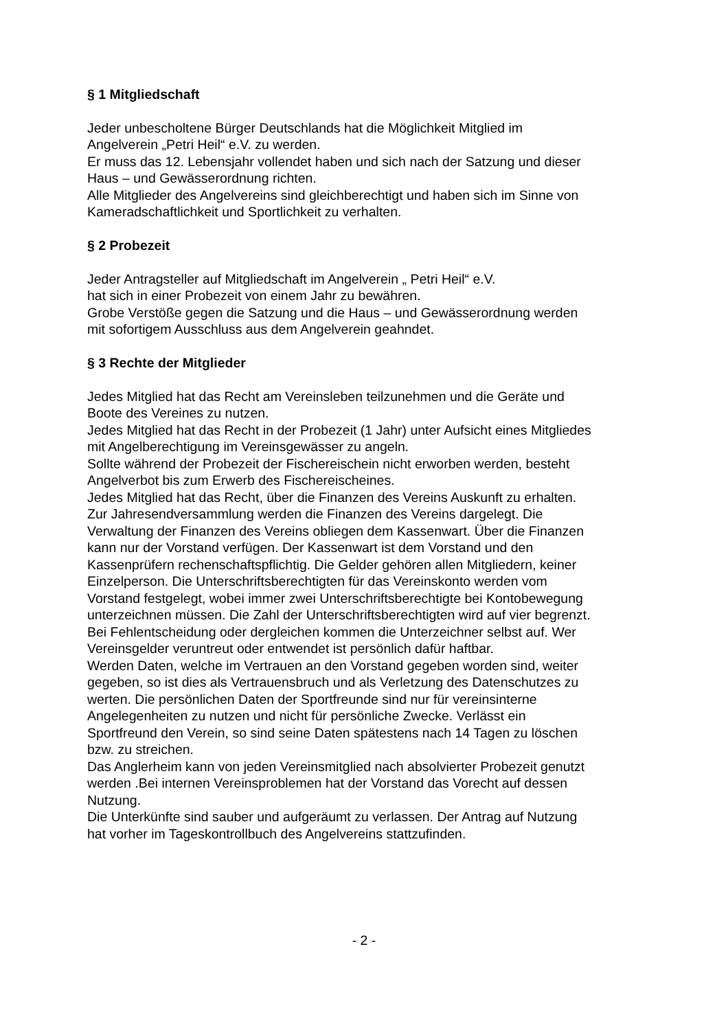§ 1 Mitgliedschaft
Jeder unbescholtene Bürger Deutschlands hat die Möglichkeit Mitglied im
Angelverein „Petri Heil“ e.V. zu werden.
Er muss das 12. Lebensjahr vollendet haben und sich nach der Satzung und dieser
Haus – und Gewässerordnung richten.
Alle Mitglieder des Angelvereins sind gleichberechtigt und haben sich im Sinne von
Kameradschaftlichkeit und Sportlichkeit zu verhalten.
§ 2 Probezeit
Jeder Antragsteller auf Mitgliedschaft im Angelverein „ Petri Heil“ e.V.
hat sich in einer Probezeit von einem Jahr zu bewähren.
Grobe Verstöße gegen die Satzung und die Haus – und Gewässerordnung werden
mit sofortigem Ausschluss aus dem Angelverein geahndet.
§ 3 Rechte der Mitglieder
Jedes Mitglied hat das Recht am Vereinsleben teilzunehmen und die Geräte und
Boote des Vereines zu nutzen.
Jedes Mitglied hat das Recht in der Probezeit (1 Jahr) unter Aufsicht eines Mitgliedes
mit Angelberechtigung im Vereinsgewässer zu angeln.
Sollte während der Probezeit der Fischereischein nicht erworben werden, besteht
Angelverbot bis zum Erwerb des Fischereischeines.
Jedes Mitglied hat das Recht, über die Finanzen des Vereins Auskunft zu erhalten.
Zur Jahresendversammlung werden die Finanzen des Vereins dargelegt. Die
Verwaltung der Finanzen des Vereins obliegen dem Kassenwart. Über die Finanzen
kann nur der Vorstand verfügen. Der Kassenwart ist dem Vorstand und den
Kassenprüfern rechenschaftspflichtig. Die Gelder gehören allen Mitgliedern, keiner
Einzelperson. Die Unterschriftsberechtigten für das Vereinskonto werden vom
Vorstand festgelegt, wobei immer zwei Unterschriftsberechtigte bei Kontobewegung
unterzeichnen müssen. Die Zahl der Unterschriftsberechtigten wird auf vier begrenzt.
Bei Fehlentscheidung oder dergleichen kommen die Unterzeichner selbst auf. Wer
Vereinsgelder veruntreut oder entwendet ist persönlich dafür haftbar.
Werden Daten, welche im Vertrauen an den Vorstand gegeben worden sind, weiter
gegeben, so ist dies als Vertrauensbruch und als Verletzung des Datenschutzes zu
werten. Die persönlichen Daten der Sportfreunde sind nur für vereinsinterne
Angelegenheiten zu nutzen und nicht für persönliche Zwecke. Verlässt ein
Sportfreund den Verein, so sind seine Daten spätestens nach 14 Tagen zu löschen
bzw. zu streichen.
Das Anglerheim kann von jeden Vereinsmitglied nach absolvierter Probezeit genutzt
werden .Bei internen Vereinsproblemen hat der Vorstand das Vorecht auf dessen
Nutzung.
Die Unterkünfte sind sauber und aufgeräumt zu verlassen. Der Antrag auf Nutzung
hat vorher im Tageskontrollbuch des Angelvereins stattzufinden.
- 2 -